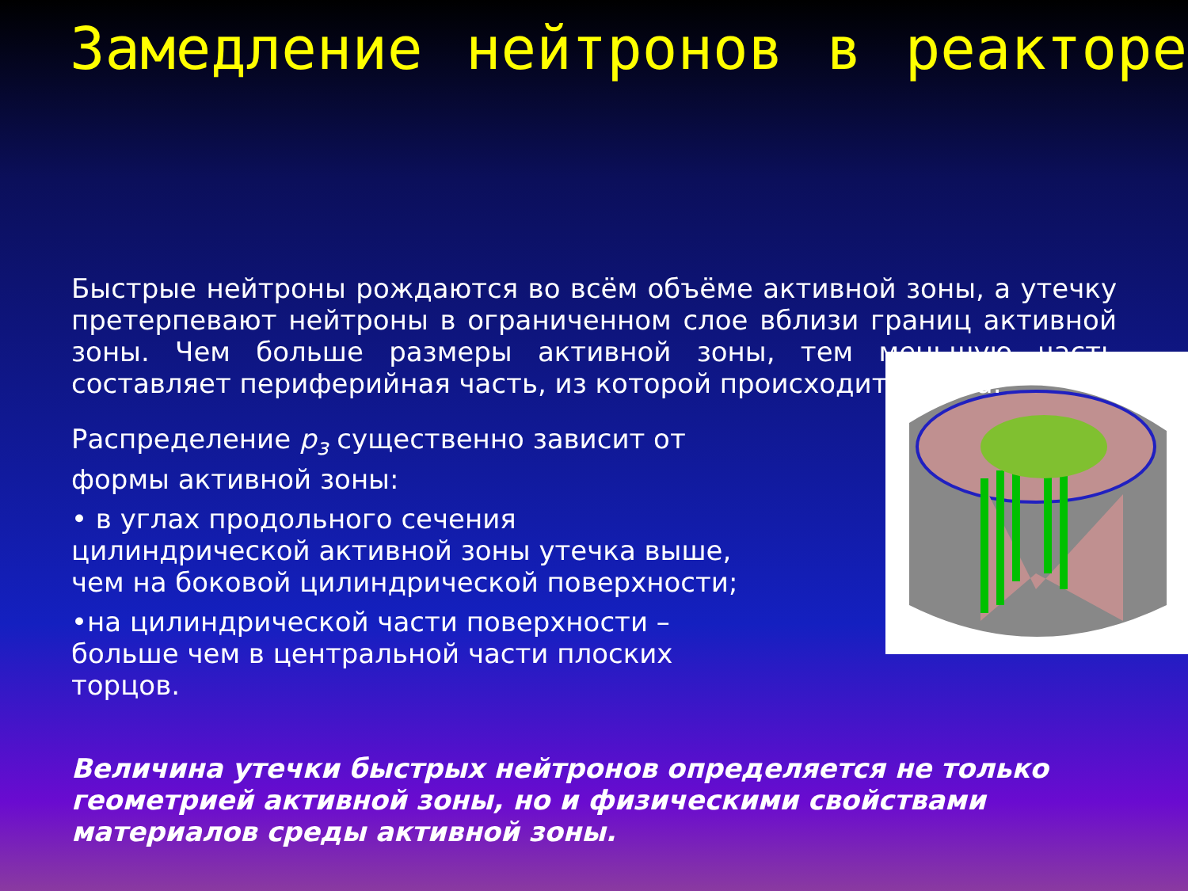Замедление нейтронов в реакторе
Быстрые нейтроны рождаются во всём объёме активной зоны, а утечку претерпевают нейтроны в ограниченном слое вблизи границ активной зоны. Чем больше размеры активной зоны, тем меньшую часть составляет периферийная часть, из которой происходит утечка.
Распределение p<sub>з</sub> существенно зависит от формы активной зоны:
• в углах продольного сечения цилиндрической активной зоны утечка выше, чем на боковой цилиндрической поверхности;
•на цилиндрической части поверхности – больше чем в центральной части плоских торцов.
Величина утечки быстрых нейтронов определяется не только геометрией активной зоны, но и физическими свойствами материалов среды активной зоны.